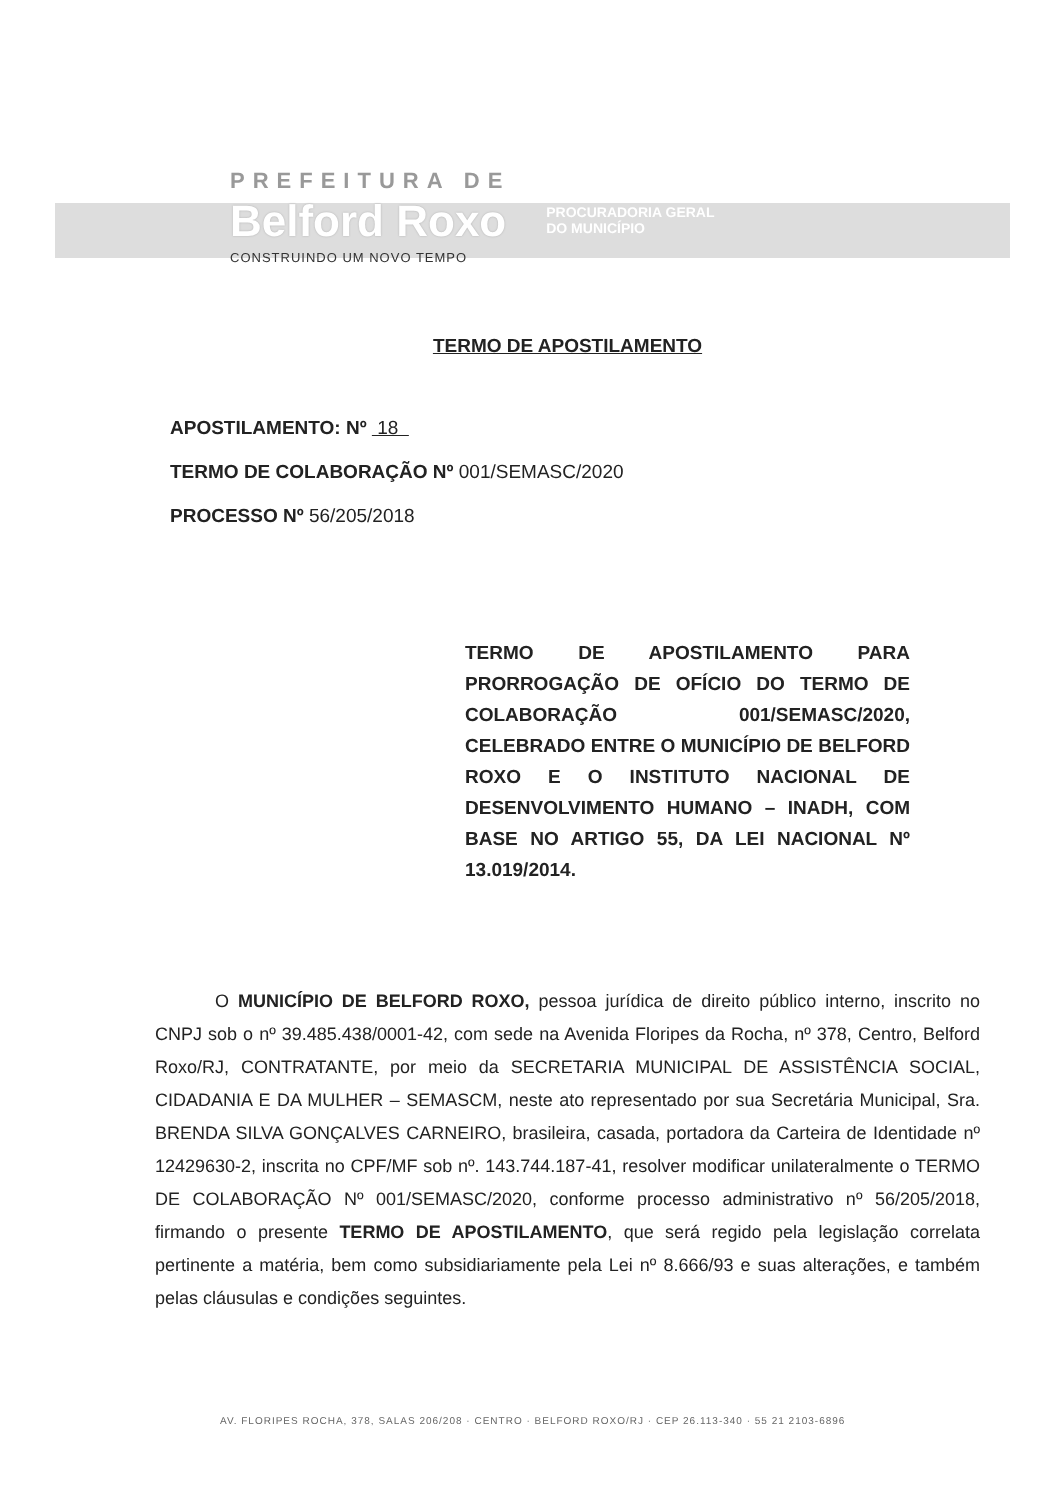PREFEITURA DE
Belford Roxo PROCURADORIA GERAL
DO MUNICÍPIO
CONSTRUINDO UM NOVO TEMPO
TERMO DE APOSTILAMENTO
APOSTILAMENTO: Nº 18
TERMO DE COLABORAÇÃO Nº 001/SEMASC/2020
PROCESSO Nº 56/205/2018
TERMO DE APOSTILAMENTO PARA PRORROGAÇÃO DE OFÍCIO DO TERMO DE COLABORAÇÃO 001/SEMASC/2020, CELEBRADO ENTRE O MUNICÍPIO DE BELFORD ROXO E O INSTITUTO NACIONAL DE DESENVOLVIMENTO HUMANO – INADH, COM BASE NO ARTIGO 55, DA LEI NACIONAL Nº 13.019/2014.
O MUNICÍPIO DE BELFORD ROXO, pessoa jurídica de direito público interno, inscrito no CNPJ sob o nº 39.485.438/0001-42, com sede na Avenida Floripes da Rocha, nº 378, Centro, Belford Roxo/RJ, CONTRATANTE, por meio da SECRETARIA MUNICIPAL DE ASSISTÊNCIA SOCIAL, CIDADANIA E DA MULHER – SEMASCM, neste ato representado por sua Secretária Municipal, Sra. BRENDA SILVA GONÇALVES CARNEIRO, brasileira, casada, portadora da Carteira de Identidade nº 12429630-2, inscrita no CPF/MF sob nº. 143.744.187-41, resolver modificar unilateralmente o TERMO DE COLABORAÇÃO Nº 001/SEMASC/2020, conforme processo administrativo nº 56/205/2018, firmando o presente TERMO DE APOSTILAMENTO, que será regido pela legislação correlata pertinente a matéria, bem como subsidiariamente pela Lei nº 8.666/93 e suas alterações, e também pelas cláusulas e condições seguintes.
AV. FLORIPES ROCHA, 378, SALAS 206/208 · CENTRO · BELFORD ROXO/RJ · CEP 26.113-340 · 55 21 2103-6896